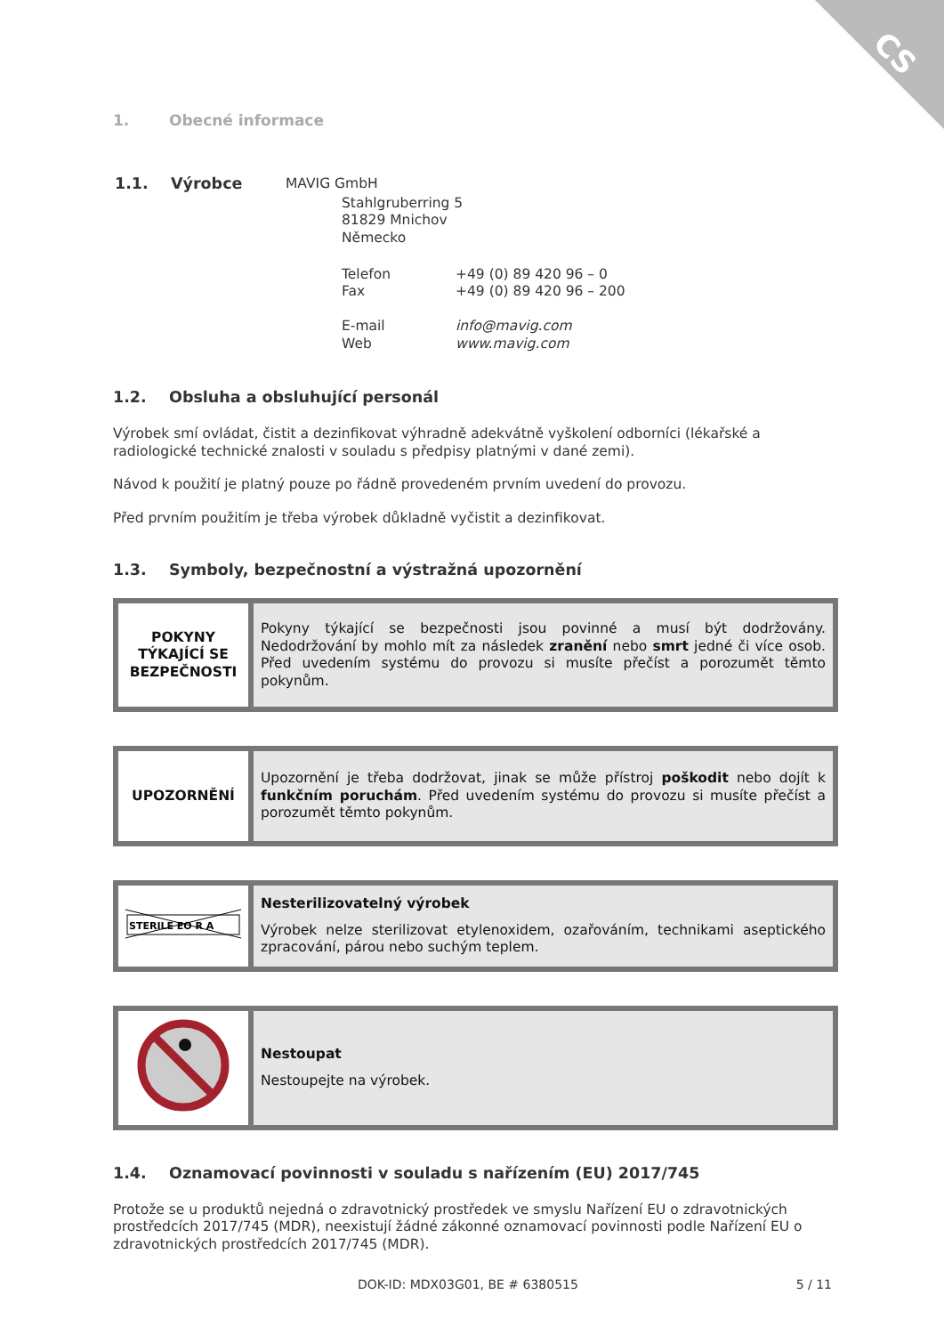CS
1. Obecné informace
| 1.1. Výrobce | MAVIG GmbH | |
| | Stahlgruberring 5 81829 Mnichov Německo | |
| | Telefon Fax E-mail Web | +49 (0) 89 420 96 – 0 +49 (0) 89 420 96 – 200 info@mavig.com www.mavig.com |
1.2. Obsluha a obsluhující personál
Výrobek smí ovládat, čistit a dezinfikovat výhradně adekvátně vyškolení odborníci (lékařské a radiologické technické znalosti v souladu s předpisy platnými v dané zemi).
Návod k použití je platný pouze po řádně provedeném prvním uvedení do provozu.
Před prvním použitím je třeba výrobek důkladně vyčistit a dezinfikovat.
1.3. Symboly, bezpečnostní a výstražná upozornění
| POKYNY TÝKAJÍCÍ SE BEZPEČNOSTI | Pokyny týkající se bezpečnosti jsou povinné a musí být dodržovány. Nedodržování by mohlo mít za následek zranění nebo smrt jedné či více osob. Před uvedením systému do provozu si musíte přečíst a porozumět těmto pokynům. |
| UPOZORNĚNÍ | Upozornění je třeba dodržovat, jinak se může přístroj poškodit nebo dojít k funkčním poruchám . Před uvedením systému do provozu si musíte přečíst a porozumět těmto pokynům. |
| STERILE EO R A | Nesterilizovatelný výrobek Výrobek nelze sterilizovat etylenoxidem, ozařováním, technikami aseptického zpracování, párou nebo suchým teplem. |
| | Nestoupat Nestoupejte na výrobek. |
1.4. Oznamovací povinnosti v souladu s nařízením (EU) 2017/745
Protože se u produktů nejedná o zdravotnický prostředek ve smyslu Nařízení EU o zdravotnických prostředcích 2017/745 (MDR), neexistují žádné zákonné oznamovací povinnosti podle Nařízení EU o zdravotnických prostředcích 2017/745 (MDR).
DOK-ID: MDX03G01, BE # 6380515 5 / 11